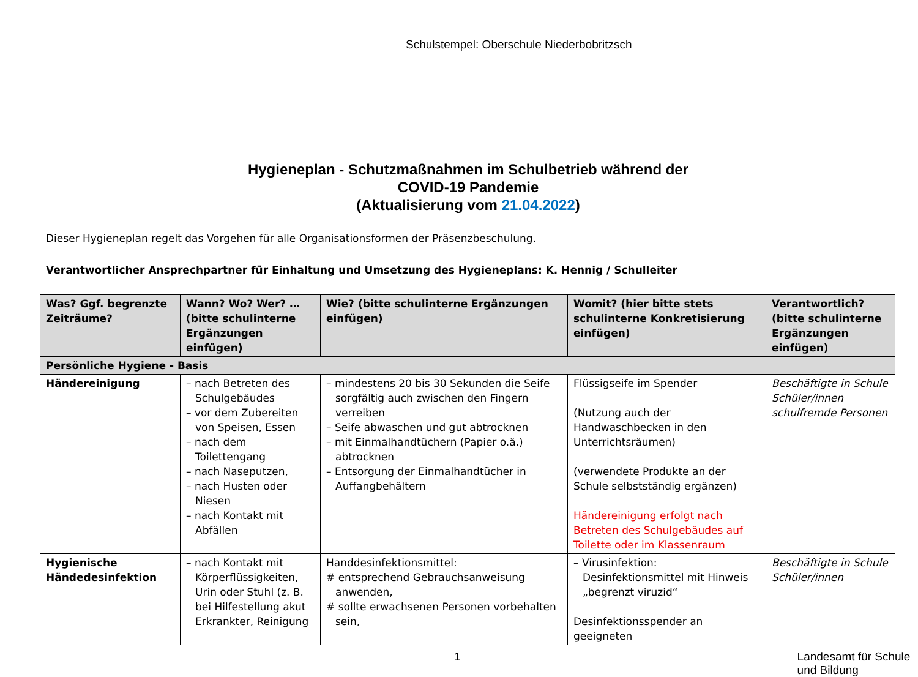Schulstempel: Oberschule Niederbobritzsch
Hygieneplan - Schutzmaßnahmen im Schulbetrieb während der
COVID-19 Pandemie
(Aktualisierung vom 21.04.2022)
Dieser Hygieneplan regelt das Vorgehen für alle Organisationsformen der Präsenzbeschulung.
Verantwortlicher Ansprechpartner für Einhaltung und Umsetzung des Hygieneplans: K. Hennig / Schulleiter
| Was? Ggf. begrenzte Zeiträume? | Wann? Wo? Wer? … (bitte schulinterne Ergänzungen einfügen) | Wie? (bitte schulinterne Ergänzungen einfügen) | Womit? (hier bitte stets schulinterne Konkretisierung einfügen) | Verantwortlich? (bitte schulinterne Ergänzungen einfügen) |
| --- | --- | --- | --- | --- |
| Persönliche Hygiene - Basis | | | | |
| Händereinigung | – nach Betreten des Schulgebäudes – vor dem Zubereiten von Speisen, Essen – nach dem Toilettengang – nach Naseputzen, – nach Husten oder Niesen – nach Kontakt mit Abfällen | – mindestens 20 bis 30 Sekunden die Seife sorgfältig auch zwischen den Fingern verreiben – Seife abwaschen und gut abtrocknen – mit Einmalhandtüchern (Papier o.ä.) abtrocknen – Entsorgung der Einmalhandtücher in Auffangbehältern | Flüssigseife im Spender (Nutzung auch der Handwaschbecken in den Unterrichtsräumen) (verwendete Produkte an der Schule selbstständig ergänzen) Händereinigung erfolgt nach Betreten des Schulgebäudes auf Toilette oder im Klassenraum | Beschäftigte in Schule Schüler/innen schulfremde Personen |
| Hygienische Händedesinfektion | – nach Kontakt mit Körperflüssigkeiten, Urin oder Stuhl (z. B. bei Hilfestellung akut Erkrankter, Reinigung | Handdesinfektionsmittel: # entsprechend Gebrauchsanweisung anwenden, # sollte erwachsenen Personen vorbehalten sein, | – Virusinfektion: Desinfektionsmittel mit Hinweis „begrenzt viruzid“ Desinfektionsspender an geeigneten | Beschäftigte in Schule Schüler/innen |
1 Landesamt für Schule und Bildung